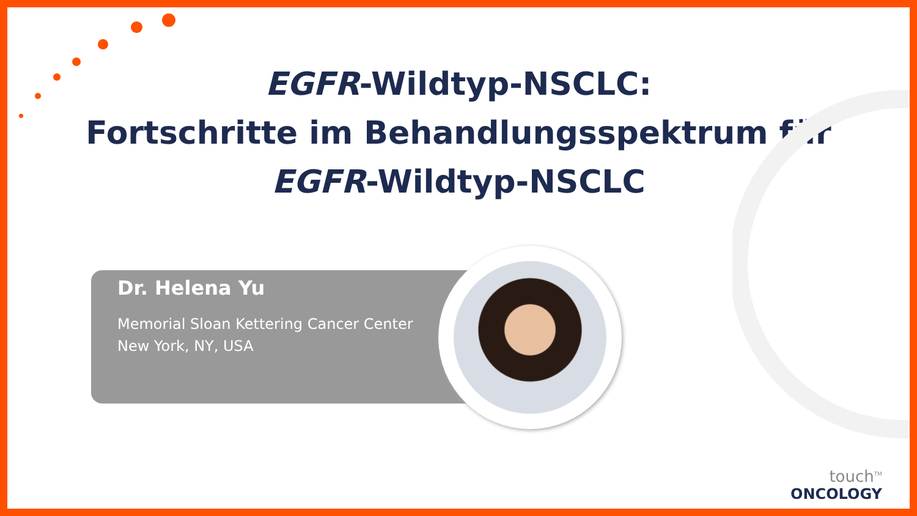EGFR-Wildtyp-NSCLC:
Fortschritte im Behandlungsspektrum für
EGFR-Wildtyp-NSCLC
Dr. Helena Yu
Memorial Sloan Kettering Cancer Center
New York, NY, USA
touch<sup>TM</sup>
ONCOLOGY